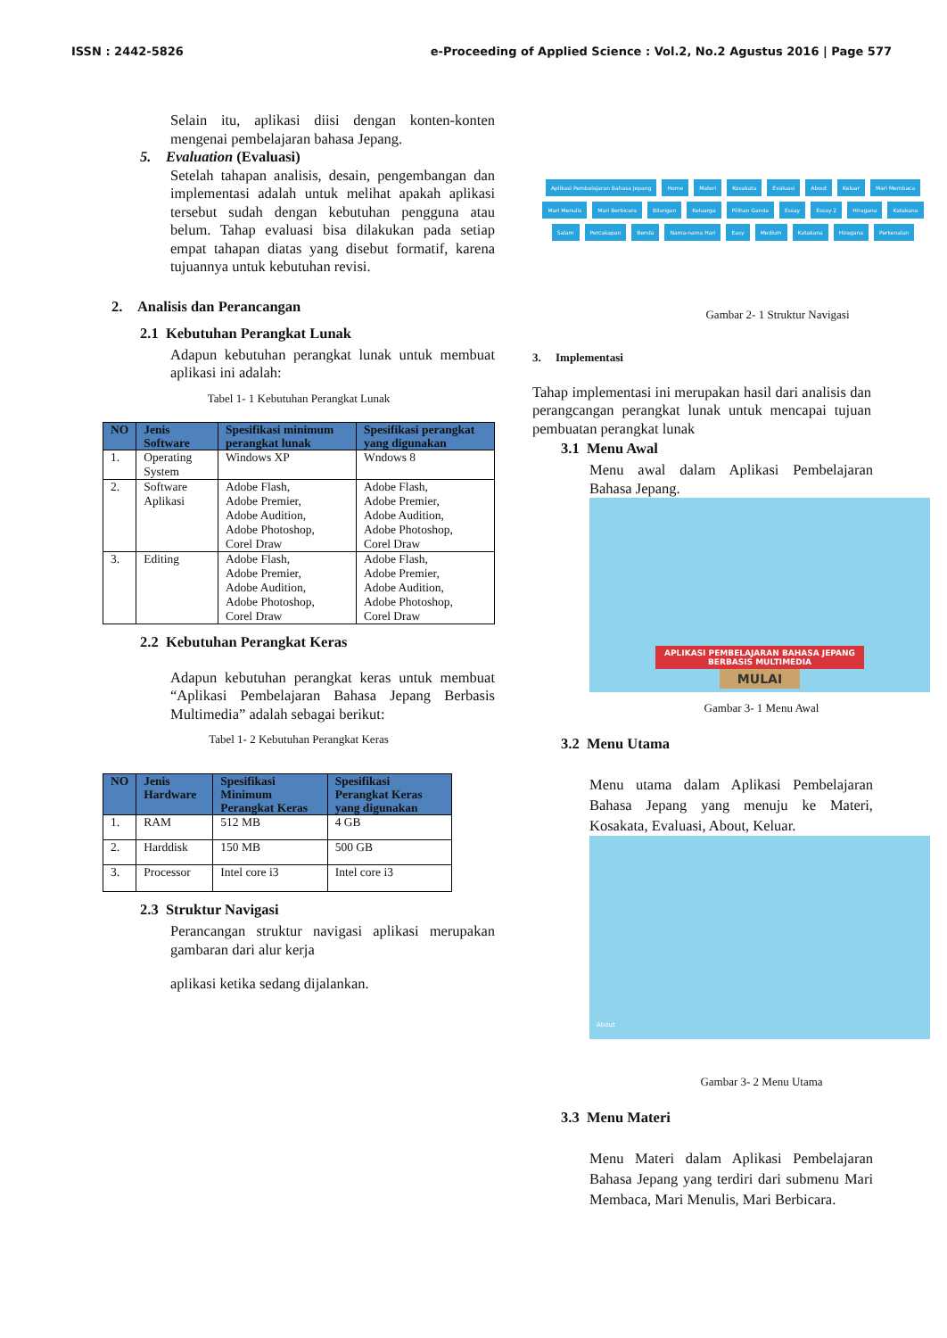ISSN : 2442-5826 e-Proceeding of Applied Science : Vol.2, No.2 Agustus 2016 | Page 577
Selain itu, aplikasi diisi dengan konten-konten mengenai pembelajaran bahasa Jepang.
5. Evaluation (Evaluasi)
Setelah tahapan analisis, desain, pengembangan dan implementasi adalah untuk melihat apakah aplikasi tersebut sudah dengan kebutuhan pengguna atau belum. Tahap evaluasi bisa dilakukan pada setiap empat tahapan diatas yang disebut formatif, karena tujuannya untuk kebutuhan revisi.
2. Analisis dan Perancangan
2.1 Kebutuhan Perangkat Lunak
Adapun kebutuhan perangkat lunak untuk membuat aplikasi ini adalah:
Tabel 1- 1 Kebutuhan Perangkat Lunak
| NO | Jenis Software | Spesifikasi minimum perangkat lunak | Spesifikasi perangkat yang digunakan |
| --- | --- | --- | --- |
| 1. | Operating System | Windows XP | Wndows 8 |
| 2. | Software Aplikasi | Adobe Flash, Adobe Premier, Adobe Audition, Adobe Photoshop, Corel Draw | Adobe Flash, Adobe Premier, Adobe Audition, Adobe Photoshop, Corel Draw |
| 3. | Editing | Adobe Flash, Adobe Premier, Adobe Audition, Adobe Photoshop, Corel Draw | Adobe Flash, Adobe Premier, Adobe Audition, Adobe Photoshop, Corel Draw |
2.2 Kebutuhan Perangkat Keras
Adapun kebutuhan perangkat keras untuk membuat “Aplikasi Pembelajaran Bahasa Jepang Berbasis Multimedia” adalah sebagai berikut:
Tabel 1- 2 Kebutuhan Perangkat Keras
| NO | Jenis Hardware | Spesifikasi Minimum Perangkat Keras | Spesifikasi Perangkat Keras yang digunakan |
| --- | --- | --- | --- |
| 1. | RAM | 512 MB | 4 GB |
| 2. | Harddisk | 150 MB | 500 GB |
| 3. | Processor | Intel core i3 | Intel core i3 |
2.3 Struktur Navigasi
Perancangan struktur navigasi aplikasi merupakan gambaran dari alur kerja
aplikasi ketika sedang dijalankan.
Aplikasi Pembelajaran Bahasa Jepang Home Materi Kosakata Evaluasi About Keluar Mari Membaca Mari Menulis Mari Berbicara Bilangan Keluarga Pilihan Ganda Essay Essay 2 Hiragana Katakana Salam Percakapan Benda Nama-nama Hari Easy Medium Katakana Hiragana Perkenalan
Gambar 2- 1 Struktur Navigasi
3. Implementasi
Tahap implementasi ini merupakan hasil dari analisis dan perangcangan perangkat lunak untuk mencapai tujuan pembuatan perangkat lunak
3.1 Menu Awal
Menu awal dalam Aplikasi Pembelajaran Bahasa Jepang.
APLIKASI PEMBELAJARAN BAHASA JEPANG
BERBASIS MULTIMEDIA
MULAI
Gambar 3- 1 Menu Awal
3.2 Menu Utama
Menu utama dalam Aplikasi Pembelajaran Bahasa Jepang yang menuju ke Materi, Kosakata, Evaluasi, About, Keluar.
About
Gambar 3- 2 Menu Utama
3.3 Menu Materi
Menu Materi dalam Aplikasi Pembelajaran Bahasa Jepang yang terdiri dari submenu Mari Membaca, Mari Menulis, Mari Berbicara.